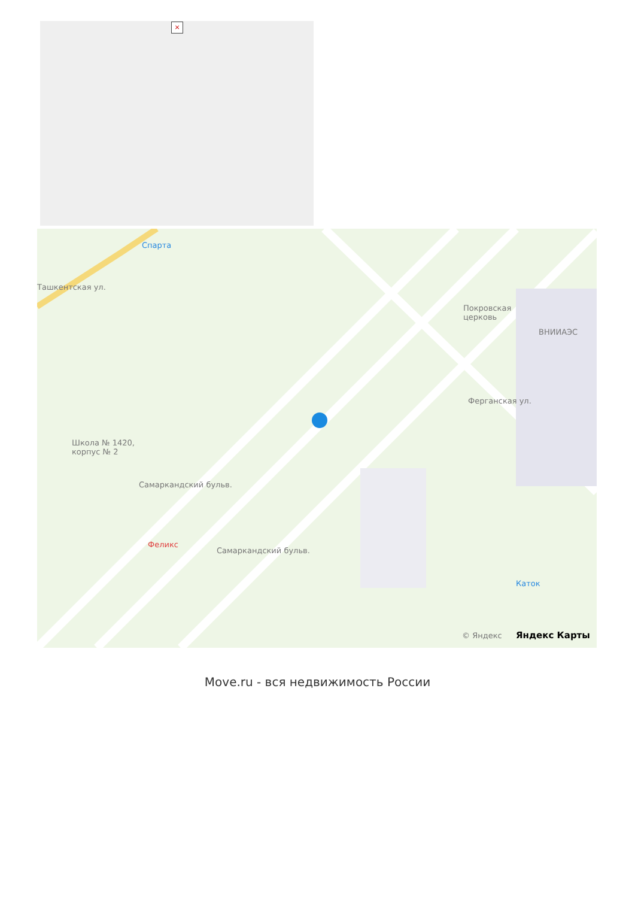×
Спарта
Покровская
церковь
ВНИИАЭС
Школа № 1420,
корпус № 2
Феликс
Каток
Самаркандский бульв.
Самаркандский бульв.
Ферганская ул.
Ташкентская ул.
© Яндекс Яндекс Карты
Move.ru - вся недвижимость России